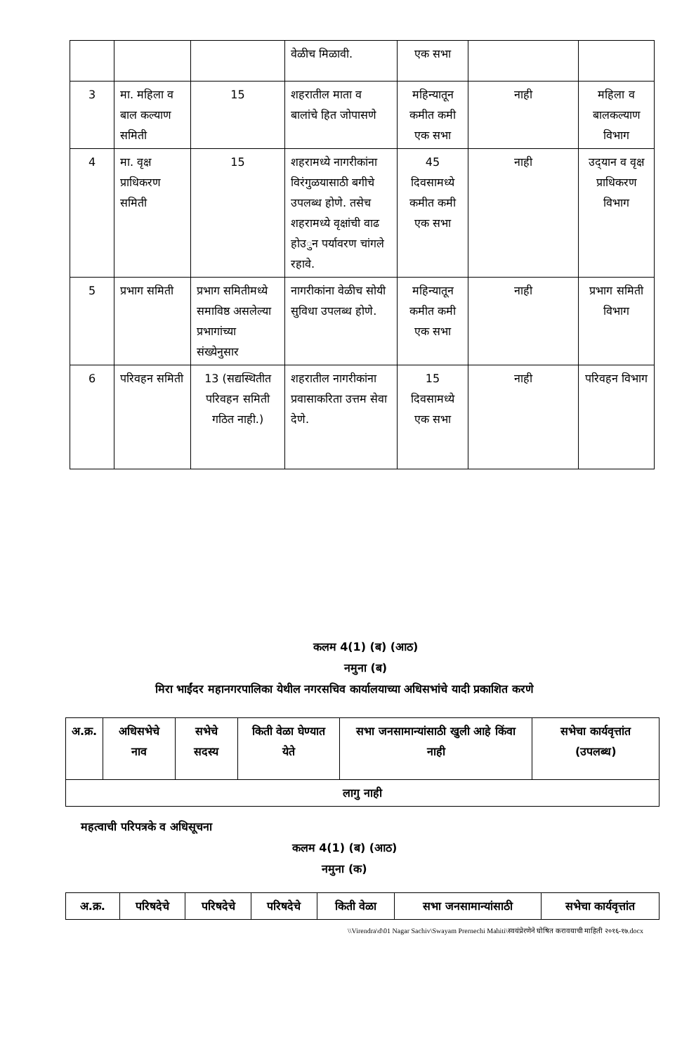| | | | वेळीच मिळावी. | एक सभा | | |
| 3 | मा. महिला व बाल कल्याण समिती | 15 | शहरातील माता व बालांचे हित जोपासणे | महिन्यातून कमीत कमी एक सभा | नाही | महिला व बालकल्याण विभाग |
| 4 | मा. वृक्ष प्राधिकरण समिती | 15 | शहरामध्ये नागरीकांना विरंगुळयासाठी बगीचे उपलब्ध होणे. तसेच शहरामध्ये वृक्षांची वाढ होउुन पर्यावरण चांगले रहावे. | 45 दिवसामध्ये कमीत कमी एक सभा | नाही | उद्‌यान व वृक्ष प्राधिकरण विभाग |
| 5 | प्रभाग समिती | प्रभाग समितीमध्ये समाविष्ठ असलेल्या प्रभागांच्या संख्येनुसार | नागरीकांना वेळीच सोयी सुविधा उपलब्ध होणे. | महिन्यातून कमीत कमी एक सभा | नाही | प्रभाग समिती विभाग |
| 6 | परिवहन समिती | 13 (सद्यस्थितीत परिवहन समिती गठित नाही.) | शहरातील नागरीकांना प्रवासाकरिता उत्तम सेवा देणे. | 15 दिवसामध्ये एक सभा | नाही | परिवहन विभाग |
कलम 4(1) (ब) (आठ)
नमुना (ब)
मिरा भाईंदर महानगरपालिका येथील नगरसचिव कार्यालयाच्या अधिसभांचे यादी प्रकाशित करणे
| अ.क्र. | अधिसभेचे नाव | सभेचे सदस्य | किती वेळा घेण्यात येते | सभा जनसामान्यांसाठी खुली आहे किंवा नाही | सभेचा कार्यवृत्तांत (उपलब्ध) |
| --- | --- | --- | --- | --- | --- |
| लागु नाही | | | | | |
महत्वाची परिपत्रके व अधिसूचना
कलम 4(1) (ब) (आठ)
नमुना (क)
| अ.क्र. | परिषदेचे | परिषदेचे | परिषदेचे | किती वेळा | सभा जनसामान्यांसाठी | सभेचा कार्यवृत्तांत |
| --- | --- | --- | --- | --- | --- | --- |
\\Virendra\d\01 Nagar Sachiv\Swayam Prernechi Mahiti\स्वयंप्रेरणेने घोषित करावयाची माहिती २०१६-१७.docx